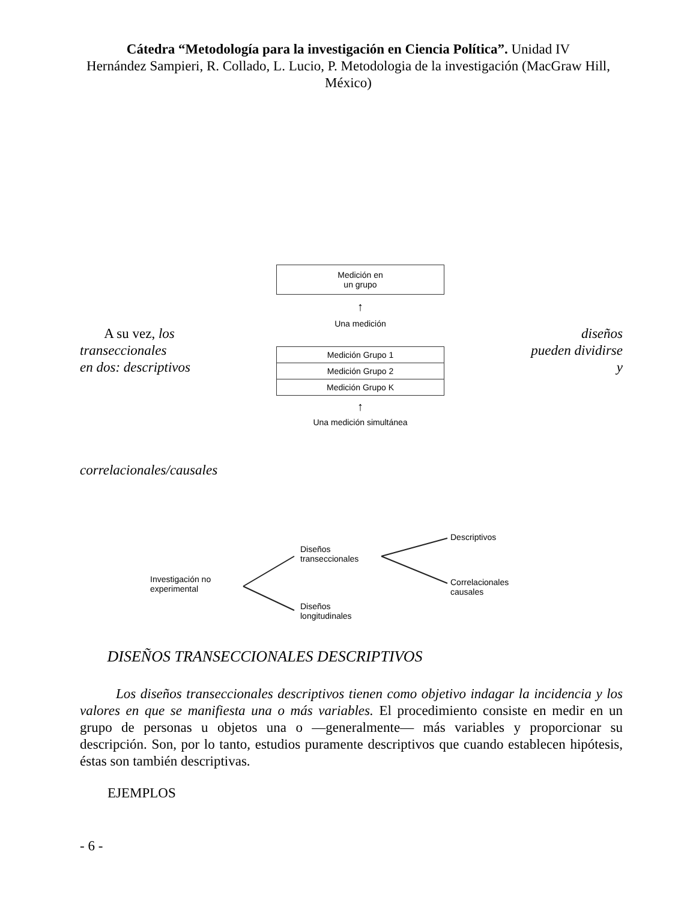Cátedra “Metodología para la investigación en Ciencia Política”. Unidad IV
Hernández Sampieri, R. Collado, L. Lucio, P. Metodologia de la investigación (MacGraw Hill, México)
A su vez, los diseños
transeccionales pueden dividirse
en dos: descriptivos y
Medición en
un grupo
↑
Una medición
Medición Grupo 1
Medición Grupo 2
Medición Grupo K
↑
Una medición simultánea
correlacionales/causales
Investigación no
experimental
Diseños
transeccionales
Diseños
longitudinales
Descriptivos
Correlacionales
causales
DISEÑOS TRANSECCIONALES DESCRIPTIVOS
Los diseños transeccionales descriptivos tienen como objetivo indagar la incidencia y los valores en que se manifiesta una o más variables. El procedimiento consiste en medir en un grupo de personas u objetos una o —generalmente— más variables y proporcionar su descripción. Son, por lo tanto, estudios puramente descriptivos que cuando establecen hipótesis, éstas son también descriptivas.
EJEMPLOS
- 6 -